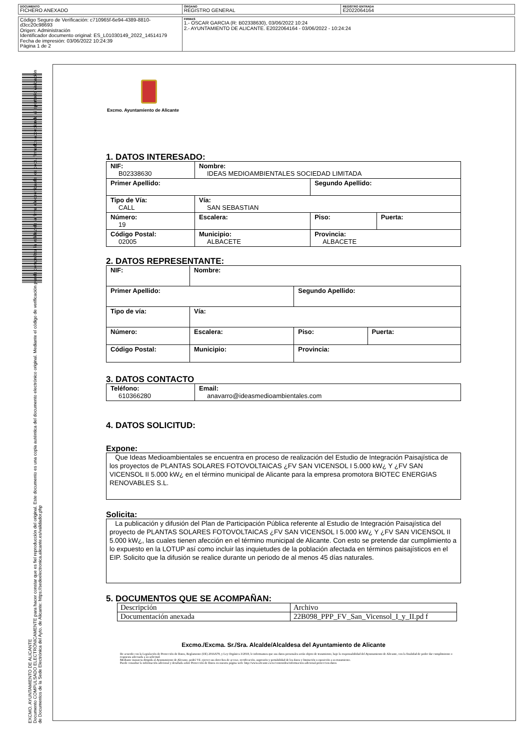| DOCUMENTO FICHERO ANEXADO | ÓRGANO REGISTRO GENERAL | REGISTRO ENTRADA E2022064164 |
| Código Seguro de Verificación: c710965f-6e94-4389-8810-d3cc20c98693 Origen: Administración Identificador documento original: ES_L01030149_2022_14514179 Fecha de impresión: 03/06/2022 10:24:39 Página 1 de 2 | FIRMAS 1.- OSCAR GARCIA (R: B02338630), 03/06/2022 10:24 2.- AYUNTAMIENTO DE ALICANTE. E2022064164 - 03/06/2022 - 10:24:24 |
EXCMO. AYUNTAMIENTO DE ALICANTE
Documento COMPULSADO ELECTRÓNICAMENTE para hacer constar que es fiel reproducción del original. Este documento es una copia auténtica del documento electrónico original. Mediante el código de verificación puede comprobar la validez de la firma electrónica de los docs. firmados accediendo al apartado Validación de Documentos de la Sede Electrónica del Ayto. de Alicante: https://sedeelectronica.alicante.es/validador.php
Excmo. Ayuntamiento de Alicante
1. DATOS INTERESADO:
| NIF: B02338630 | Nombre: IDEAS MEDIOAMBIENTALES SOCIEDAD LIMITADA | | |
| Primer Apellido: | | Segundo Apellido: | |
| Tipo de Vía: CALL | Vía: SAN SEBASTIAN | | |
| Número: 19 | Escalera: | Piso: | Puerta: |
| Código Postal: 02005 | Municipio: ALBACETE | Provincia: ALBACETE | |
2. DATOS REPRESENTANTE:
| NIF: | Nombre: | | |
| Primer Apellido: | | Segundo Apellido: | |
| Tipo de vía: | Vía: | | |
| Número: | Escalera: | Piso: | Puerta: |
| Código Postal: | Municipio: | Provincia: | |
3. DATOS CONTACTO
| Teléfono: 610366280 | Email: anavarro@ideasmedioambientales.com |
4. DATOS SOLICITUD:
Expone:
Que Ideas Medioambientales se encuentra en proceso de realización del Estudio de Integración Paisajística de los proyectos de PLANTAS SOLARES FOTOVOLTAICAS ¿FV SAN VICENSOL I 5.000 kW¿ Y ¿FV SAN VICENSOL II 5.000 kW¿ en el término municipal de Alicante para la empresa promotora BIOTEC ENERGIAS RENOVABLES S.L.
Solicita:
La publicación y difusión del Plan de Participación Pública referente al Estudio de Integración Paisajística del proyecto de PLANTAS SOLARES FOTOVOLTAICAS ¿FV SAN VICENSOL I 5.000 kW¿ Y ¿FV SAN VICENSOL II 5.000 kW¿, las cuales tienen afección en el término municipal de Alicante. Con esto se pretende dar cumplimiento a lo expuesto en la LOTUP así como incluir las inquietudes de la población afectada en términos paisajísticos en el EIP. Solicito que la difusión se realice durante un periodo de al menos 45 días naturales.
5. DOCUMENTOS QUE SE ACOMPAÑAN:
| Descripción | Archivo |
| Documentación anexada | 22B098_PPP_FV_San_Vicensol_I_y_II.pd f |
Excmo./Excma. Sr./Sra. Alcalde/Alcaldesa del Ayuntamiento de Alicante
De acuerdo con la Legislación de Protección de Datos, Reglamento (UE) 2016/679, y Ley Orgánica 3/2018, le informamos que sus datos personales serán objeto de tratamiento, bajo la responsabilidad del Ayuntamiento de Alicante, con la finalidad de poder dar cumplimiento o respuesta adecuada a su solicitud.
Mediante instancia dirigida al Ayuntamiento de Alicante, podrá Vd. ejercer sus derechos de acceso, rectificación, supresión y portabilidad de los datos y limitación u oposición a su tratamiento.
Puede consultar la información adicional y detallada sobre Protección de Datos en nuestra página web: http://www.alicante.es/es/contenidos/informacion-adicional-proteccion-datos